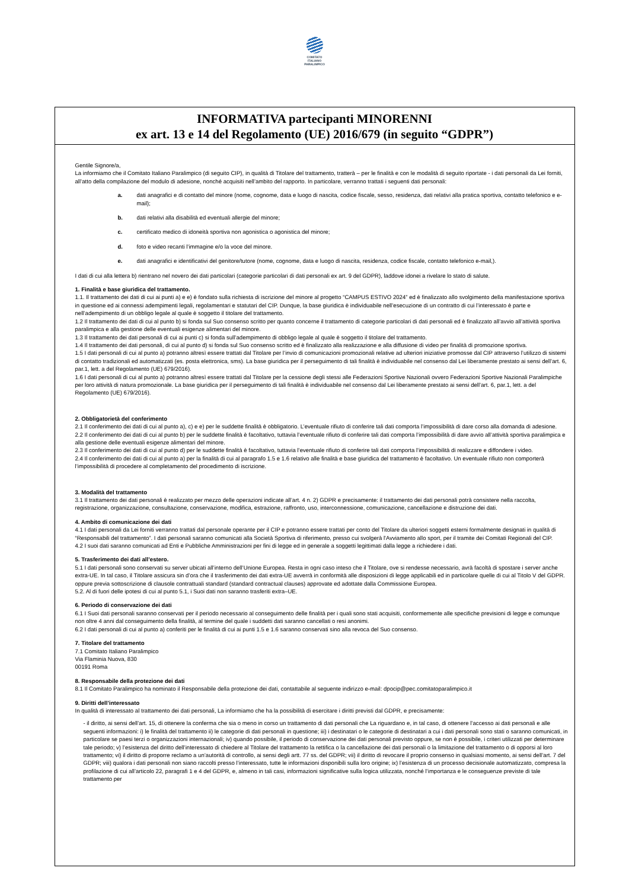COMITATO
ITALIANO
PARALIMPICO
INFORMATIVA partecipanti MINORENNI
ex art. 13 e 14 del Regolamento (UE) 2016/679 (in seguito “GDPR”)
Gentile Signore/a,
La informiamo che il Comitato Italiano Paralimpico (di seguito CIP), in qualità di Titolare del trattamento, tratterà – per le finalità e con le modalità di seguito riportate - i dati personali da Lei forniti, all’atto della compilazione del modulo di adesione, nonché acquisiti nell’ambito del rapporto. In particolare, verranno trattati i seguenti dati personali:
a. dati anagrafici e di contatto del minore (nome, cognome, data e luogo di nascita, codice fiscale, sesso, residenza, dati relativi alla pratica sportiva, contatto telefonico e e-mail);
b. dati relativi alla disabilità ed eventuali allergie del minore;
c. certificato medico di idoneità sportiva non agonistica o agonistica del minore;
d. foto e video recanti l’immagine e/o la voce del minore.
e. dati anagrafici e identificativi del genitore/tutore (nome, cognome, data e luogo di nascita, residenza, codice fiscale, contatto telefonico e-mail,).
I dati di cui alla lettera b) rientrano nel novero dei dati particolari (categorie particolari di dati personali ex art. 9 del GDPR), laddove idonei a rivelare lo stato di salute.
1. Finalità e base giuridica del trattamento.
1.1. Il trattamento dei dati di cui ai punti a) e e) è fondato sulla richiesta di iscrizione del minore al progetto “CAMPUS ESTIVO 2024” ed è finalizzato allo svolgimento della manifestazione sportiva in questione ed ai connessi adempimenti legali, regolamentari e statutari del CIP. Dunque, la base giuridica è individuabile nell’esecuzione di un contratto di cui l’interessato è parte e nell’adempimento di un obbligo legale al quale è soggetto il titolare del trattamento.
1.2 Il trattamento dei dati di cui al punto b) si fonda sul Suo consenso scritto per quanto concerne il trattamento di categorie particolari di dati personali ed è finalizzato all’avvio all’attività sportiva paralimpica e alla gestione delle eventuali esigenze alimentari del minore.
1.3 Il trattamento dei dati personali di cui ai punti c) si fonda sull’adempimento di obbligo legale al quale è soggetto il titolare del trattamento.
1.4 Il trattamento dei dati personali, di cui al punto d) si fonda sul Suo consenso scritto ed è finalizzato alla realizzazione e alla diffusione di video per finalità di promozione sportiva.
1.5 I dati personali di cui al punto a) potranno altresì essere trattati dal Titolare per l’invio di comunicazioni promozionali relative ad ulteriori iniziative promosse dal CIP attraverso l’utilizzo di sistemi di contatto tradizionali ed automatizzati (es. posta elettronica, sms). La base giuridica per il perseguimento di tali finalità è individuabile nel consenso dal Lei liberamente prestato ai sensi dell’art. 6, par.1, lett. a del Regolamento (UE) 679/2016).
1.6 I dati personali di cui al punto a) potranno altresì essere trattati dal Titolare per la cessione degli stessi alle Federazioni Sportive Nazionali ovvero Federazioni Sportive Nazionali Paralimpiche per loro attività di natura promozionale. La base giuridica per il perseguimento di tali finalità è individuabile nel consenso dal Lei liberamente prestato ai sensi dell’art. 6, par.1, lett. a del Regolamento (UE) 679/2016).
2. Obbligatorietà del conferimento
2.1 Il conferimento dei dati di cui al punto a), c) e e) per le suddette finalità è obbligatorio. L’eventuale rifiuto di conferire tali dati comporta l’impossibilità di dare corso alla domanda di adesione.
2.2 Il conferimento dei dati di cui al punto b) per le suddette finalità è facoltativo, tuttavia l’eventuale rifiuto di conferire tali dati comporta l’impossibilità di dare avvio all’attività sportiva paralimpica e alla gestione delle eventuali esigenze alimentari del minore.
2.3 Il conferimento dei dati di cui al punto d) per le suddette finalità è facoltativo, tuttavia l’eventuale rifiuto di conferire tali dati comporta l’impossibilità di realizzare e diffondere i video.
2.4 Il conferimento dei dati di cui al punto a) per la finalità di cui al paragrafo 1.5 e 1.6 relativo alle finalità e base giuridica del trattamento è facoltativo. Un eventuale rifiuto non comporterà l’impossibilità di procedere al completamento del procedimento di iscrizione.
3. Modalità del trattamento
3.1 Il trattamento dei dati personali è realizzato per mezzo delle operazioni indicate all’art. 4 n. 2) GDPR e precisamente: il trattamento dei dati personali potrà consistere nella raccolta, registrazione, organizzazione, consultazione, conservazione, modifica, estrazione, raffronto, uso, interconnessione, comunicazione, cancellazione e distruzione dei dati.
4. Ambito di comunicazione dei dati
4.1 I dati personali da Lei forniti verranno trattati dal personale operante per il CIP e potranno essere trattati per conto del Titolare da ulteriori soggetti esterni formalmente designati in qualità di “Responsabili del trattamento”. I dati personali saranno comunicati alla Società Sportiva di riferimento, presso cui svolgerà l'Avviamento allo sport, per il tramite dei Comitati Regionali del CIP.
4.2 I suoi dati saranno comunicati ad Enti e Pubbliche Amministrazioni per fini di legge ed in generale a soggetti legittimati dalla legge a richiedere i dati.
5. Trasferimento dei dati all’estero.
5.1 I dati personali sono conservati su server ubicati all’interno dell’Unione Europea. Resta in ogni caso inteso che il Titolare, ove si rendesse necessario, avrà facoltà di spostare i server anche extra-UE. In tal caso, il Titolare assicura sin d’ora che il trasferimento dei dati extra-UE avverrà in conformità alle disposizioni di legge applicabili ed in particolare quelle di cui al Titolo V del GDPR. oppure previa sottoscrizione di clausole contrattuali standard (standard contractual clauses) approvate ed adottate dalla Commissione Europea.
5.2. Al di fuori delle ipotesi di cui al punto 5.1, i Suoi dati non saranno trasferiti extra–UE.
6. Periodo di conservazione dei dati
6.1 I Suoi dati personali saranno conservati per il periodo necessario al conseguimento delle finalità per i quali sono stati acquisiti, conformemente alle specifiche previsioni di legge e comunque non oltre 4 anni dal conseguimento della finalità, al termine del quale i suddetti dati saranno cancellati o resi anonimi.
6.2 I dati personali di cui al punto a) conferiti per le finalità di cui ai punti 1.5 e 1.6 saranno conservati sino alla revoca del Suo consenso.
7. Titolare del trattamento
7.1 Comitato Italiano Paralimpico
Via Flaminia Nuova, 830
00191 Roma
8. Responsabile della protezione dei dati
8.1 Il Comitato Paralimpico ha nominato il Responsabile della protezione dei dati, contattabile al seguente indirizzo e-mail: dpocip@pec.comitatoparalimpico.it
9. Diritti dell’interessato
In qualità di interessato al trattamento dei dati personali, La informiamo che ha la possibilità di esercitare i diritti previsti dal GDPR, e precisamente:
- il diritto, ai sensi dell’art. 15, di ottenere la conferma che sia o meno in corso un trattamento di dati personali che La riguardano e, in tal caso, di ottenere l’accesso ai dati personali e alle seguenti informazioni: i) le finalità del trattamento ii) le categorie di dati personali in questione; iii) i destinatari o le categorie di destinatari a cui i dati personali sono stati o saranno comunicati, in particolare se paesi terzi o organizzazioni internazionali; iv) quando possibile, il periodo di conservazione dei dati personali previsto oppure, se non è possibile, i criteri utilizzati per determinare tale periodo; v) l’esistenza del diritto dell’interessato di chiedere al Titolare del trattamento la rettifica o la cancellazione dei dati personali o la limitazione del trattamento o di opporsi al loro trattamento; vi) il diritto di proporre reclamo a un’autorità di controllo, ai sensi degli artt. 77 ss. del GDPR; vii) il diritto di revocare il proprio consenso in qualsiasi momento, ai sensi dell’art. 7 del GDPR; viii) qualora i dati personali non siano raccolti presso l’interessato, tutte le informazioni disponibili sulla loro origine; ix) l’esistenza di un processo decisionale automatizzato, compresa la profilazione di cui all’articolo 22, paragrafi 1 e 4 del GDPR, e, almeno in tali casi, informazioni significative sulla logica utilizzata, nonché l’importanza e le conseguenze previste di tale trattamento per